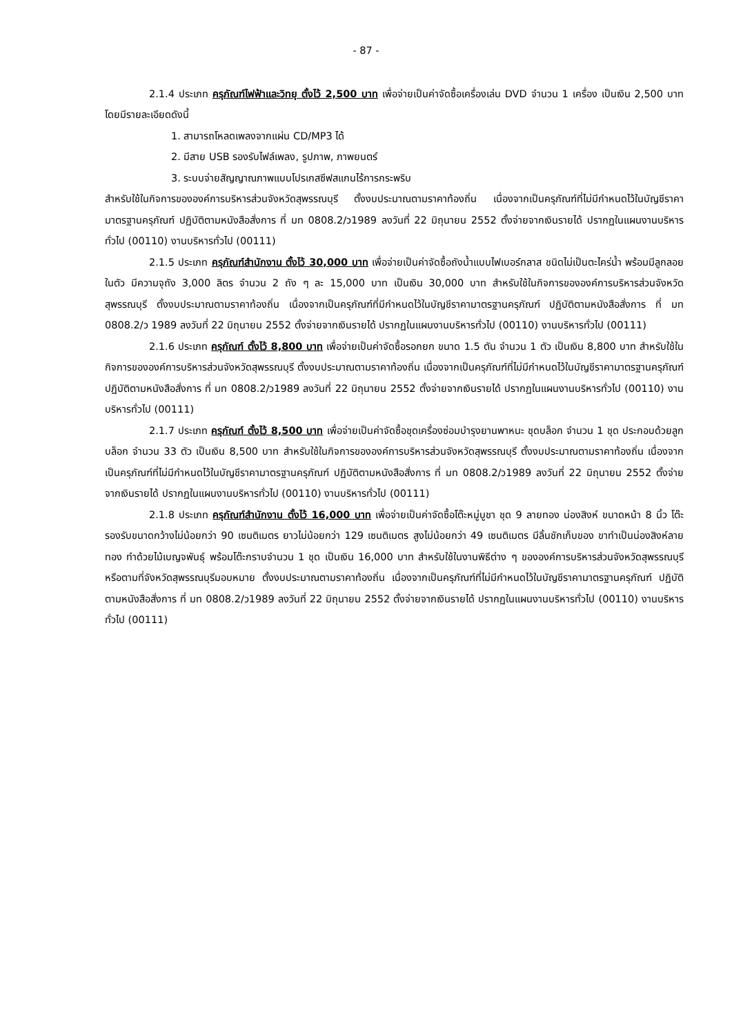- 87 -
2.1.4 ประเภท ครุภัณฑ์ไฟฟ้าและวิทยุ ตั้งไว้ 2,500 บาท เพื่อจ่ายเป็นค่าจัดซื้อเครื่องเล่น DVD จำนวน 1 เครื่อง เป็นเงิน 2,500 บาท โดยมีรายละเอียดดังนี้
1. สามารถโหลดเพลงจากแผ่น CD/MP3 ได้
2. มีสาย USB รองรับไฟล์เพลง, รูปภาพ, ภาพยนตร์
3. ระบบจ่ายสัญญาณภาพแบบโปรเกสซีฟสแกนไร้การกระพริบ
สำหรับใช้ในกิจการขององค์การบริหารส่วนจังหวัดสุพรรณบุรี ตั้งงบประมาณตามราคาท้องถิ่น เนื่องจากเป็นครุภัณฑ์ที่ไม่มีกำหนดไว้ในบัญชีราคามาตรฐานครุภัณฑ์ ปฏิบัติตามหนังสือสั่งการ ที่ มท 0808.2/ว1989 ลงวันที่ 22 มิถุนายน 2552 ตั้งจ่ายจากเงินรายได้ ปรากฏในแผนงานบริหารทั่วไป (00110) งานบริหารทั่วไป (00111)
2.1.5 ประเภท ครุภัณฑ์สำนักงาน ตั้งไว้ 30,000 บาท เพื่อจ่ายเป็นค่าจัดซื้อถังน้ำแบบไฟเบอร์กลาส ชนิดไม่เป็นตะไคร่น้ำ พร้อมมีลูกลอยในตัว มีความจุถัง 3,000 ลิตร จำนวน 2 ถัง ๆ ละ 15,000 บาท เป็นเงิน 30,000 บาท สำหรับใช้ในกิจการขององค์การบริหารส่วนจังหวัดสุพรรณบุรี ตั้งงบประมาณตามราคาท้องถิ่น เนื่องจากเป็นครุภัณฑ์ที่มีกำหนดไว้ในบัญชีราคามาตรฐานครุภัณฑ์ ปฏิบัติตามหนังสือสั่งการ ที่ มท 0808.2/ว 1989 ลงวันที่ 22 มิถุนายน 2552 ตั้งจ่ายจากเงินรายได้ ปรากฏในแผนงานบริหารทั่วไป (00110) งานบริหารทั่วไป (00111)
2.1.6 ประเภท ครุภัณฑ์ ตั้งไว้ 8,800 บาท เพื่อจ่ายเป็นค่าจัดซื้อรอกยก ขนาด 1.5 ตัน จำนวน 1 ตัว เป็นเงิน 8,800 บาท สำหรับใช้ในกิจการขององค์การบริหารส่วนจังหวัดสุพรรณบุรี ตั้งงบประมาณตามราคาท้องถิ่น เนื่องจากเป็นครุภัณฑ์ที่ไม่มีกำหนดไว้ในบัญชีราคามาตรฐานครุภัณฑ์ ปฏิบัติตามหนังสือสั่งการ ที่ มท 0808.2/ว1989 ลงวันที่ 22 มิถุนายน 2552 ตั้งจ่ายจากเงินรายได้ ปรากฏในแผนงานบริหารทั่วไป (00110) งานบริหารทั่วไป (00111)
2.1.7 ประเภท ครุภัณฑ์ ตั้งไว้ 8,500 บาท เพื่อจ่ายเป็นค่าจัดซื้อชุดเครื่องซ่อมบำรุงยานพาหนะ ชุดบล็อก จำนวน 1 ชุด ประกอบด้วยลูกบล็อก จำนวน 33 ตัว เป็นเงิน 8,500 บาท สำหรับใช้ในกิจการขององค์การบริหารส่วนจังหวัดสุพรรณบุรี ตั้งงบประมาณตามราคาท้องถิ่น เนื่องจากเป็นครุภัณฑ์ที่ไม่มีกำหนดไว้ในบัญชีราคามาตรฐานครุภัณฑ์ ปฏิบัติตามหนังสือสั่งการ ที่ มท 0808.2/ว1989 ลงวันที่ 22 มิถุนายน 2552 ตั้งจ่ายจากเงินรายได้ ปรากฏในแผนงานบริหารทั่วไป (00110) งานบริหารทั่วไป (00111)
2.1.8 ประเภท ครุภัณฑ์สำนักงาน ตั้งไว้ 16,000 บาท เพื่อจ่ายเป็นค่าจัดซื้อโต๊ะหมู่บูชา ชุด 9 ลายทอง น่องสิงห์ ขนาดหน้า 8 นิ้ว โต๊ะรองรับขนาดกว้างไม่น้อยกว่า 90 เซนติเมตร ยาวไม่น้อยกว่า 129 เซนติเมตร สูงไม่น้อยกว่า 49 เซนติเมตร มีลิ้นชักเก็บของ ขาทำเป็นน่องสิงห์ลายทอง ทำด้วยไม้เบญจพันธุ์ พร้อมโต๊ะกราบจำนวน 1 ชุด เป็นเงิน 16,000 บาท สำหรับใช้ในงานพิธีต่าง ๆ ขององค์การบริหารส่วนจังหวัดสุพรรณบุรี หรือตามที่จังหวัดสุพรรณบุรีมอบหมาย ตั้งงบประมาณตามราคาท้องถิ่น เนื่องจากเป็นครุภัณฑ์ที่ไม่มีกำหนดไว้ในบัญชีราคามาตรฐานครุภัณฑ์ ปฏิบัติตามหนังสือสั่งการ ที่ มท 0808.2/ว1989 ลงวันที่ 22 มิถุนายน 2552 ตั้งจ่ายจากเงินรายได้ ปรากฏในแผนงานบริหารทั่วไป (00110) งานบริหารทั่วไป (00111)